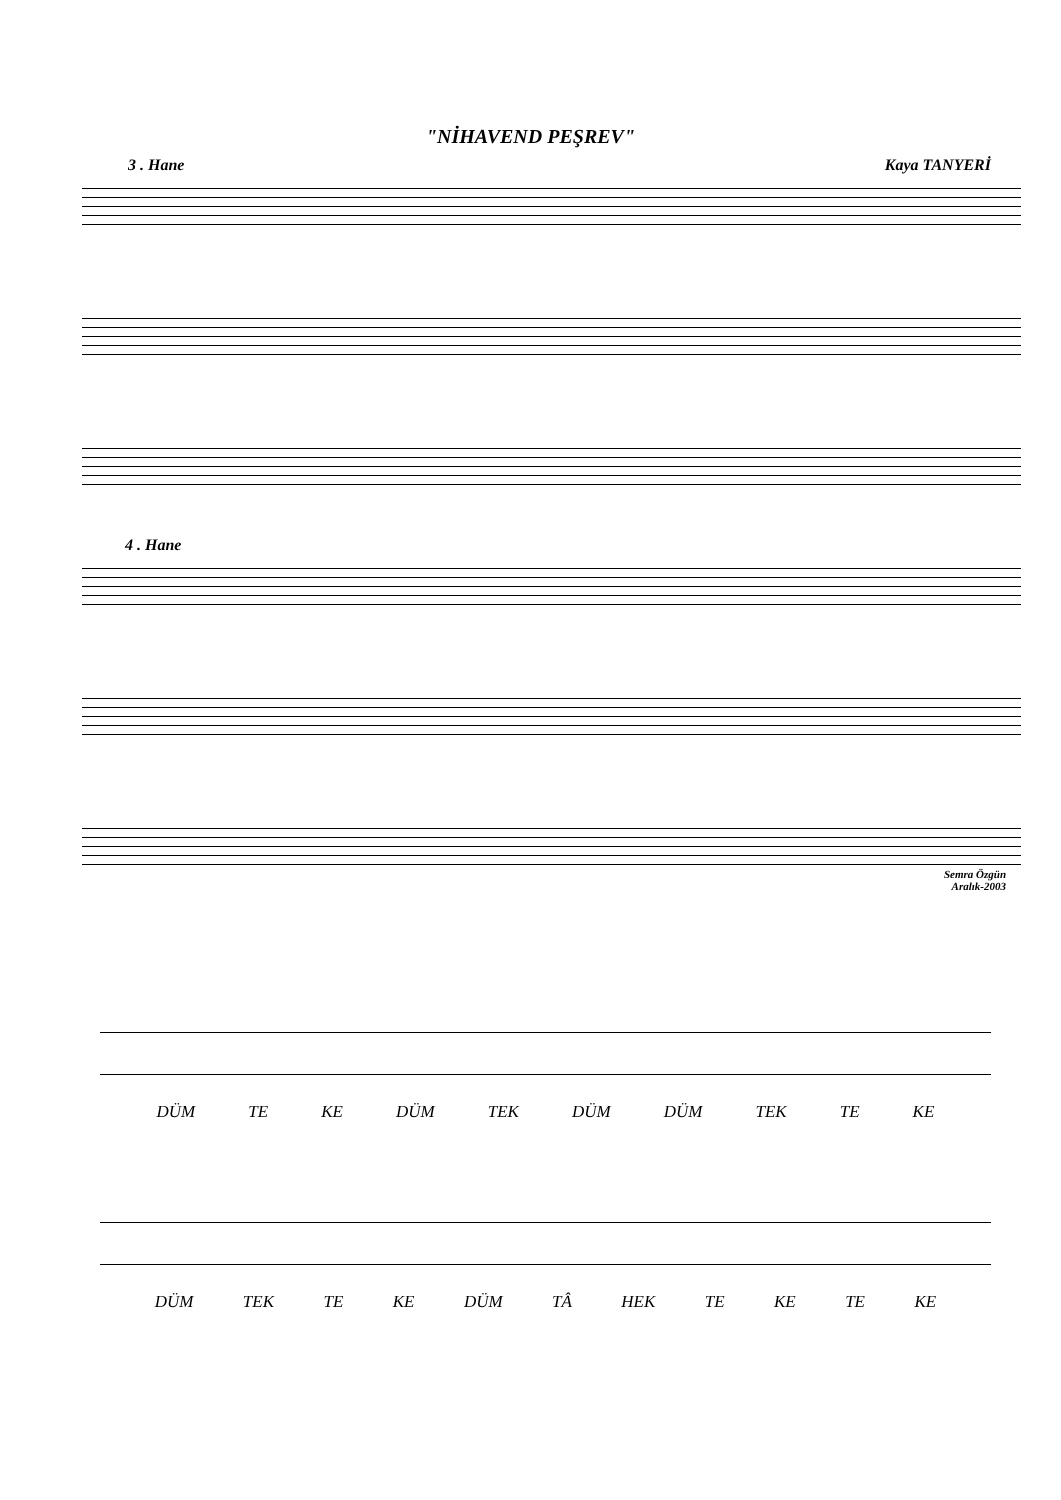"NİHAVEND PEŞREV"
3 . Hane Kaya TANYERİ
4 . Hane
Semra Özgün
Aralık-2003
DÜM TE KE DÜM TEK DÜM DÜM TEK TE KE
DÜM TEK TE KE DÜM TÂ HEK TE KE TE KE